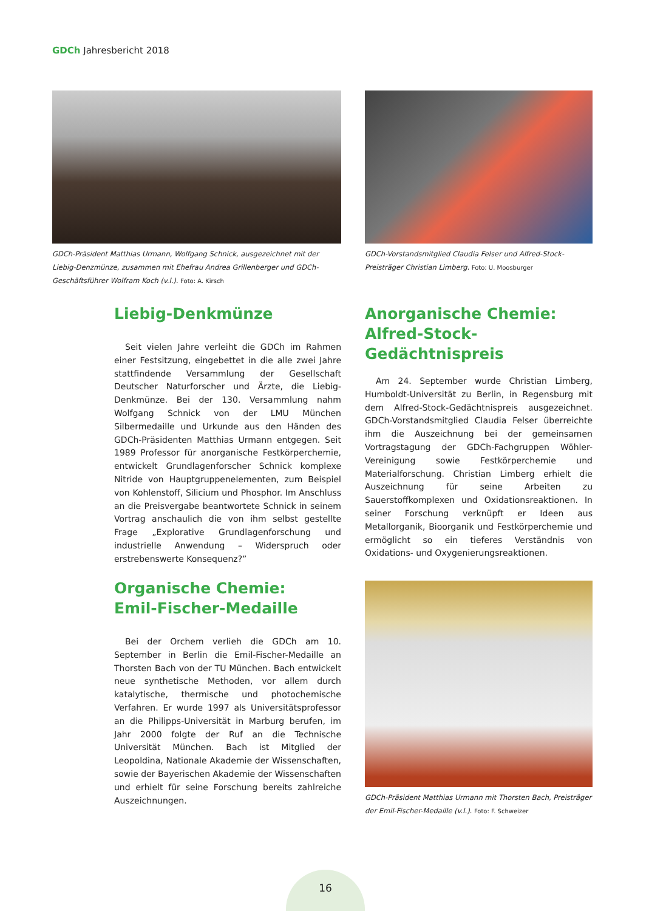GDCh Jahresbericht 2018
GDCh-Präsident Matthias Urmann, Wolfgang Schnick, ausgezeichnet mit der Liebig-Denzmünze, zusammen mit Ehefrau Andrea Grillenberger und GDCh-Geschäftsführer Wolfram Koch (v.l.). Foto: A. Kirsch
GDCh-Vorstandsmitglied Claudia Felser und Alfred-Stock-Preisträger Christian Limberg. Foto: U. Moosburger
Liebig-Denkmünze
Seit vielen Jahre verleiht die GDCh im Rahmen einer Festsitzung, eingebettet in die alle zwei Jahre stattfindende Versammlung der Gesellschaft Deutscher Naturforscher und Ärzte, die Liebig-Denkmünze. Bei der 130. Versammlung nahm Wolfgang Schnick von der LMU München Silbermedaille und Urkunde aus den Händen des GDCh-Präsidenten Matthias Urmann entgegen. Seit 1989 Professor für anorganische Festkörperchemie, entwickelt Grundlagenforscher Schnick komplexe Nitride von Hauptgruppenelementen, zum Beispiel von Kohlenstoff, Silicium und Phosphor. Im Anschluss an die Preisvergabe beantwortete Schnick in seinem Vortrag anschaulich die von ihm selbst gestellte Frage „Explorative Grundlagenforschung und industrielle Anwendung – Widerspruch oder erstrebenswerte Konsequenz?”
Anorganische Chemie:
Alfred-Stock-Gedächtnispreis
Am 24. September wurde Christian Limberg, Humboldt-Universität zu Berlin, in Regensburg mit dem Alfred-Stock-Gedächtnispreis ausgezeichnet. GDCh-Vorstandsmitglied Claudia Felser überreichte ihm die Auszeichnung bei der gemeinsamen Vortragstagung der GDCh-Fachgruppen Wöhler-Vereinigung sowie Festkörperchemie und Materialforschung. Christian Limberg erhielt die Auszeichnung für seine Arbeiten zu Sauerstoffkomplexen und Oxidationsreaktionen. In seiner Forschung verknüpft er Ideen aus Metallorganik, Bioorganik und Festkörperchemie und ermöglicht so ein tieferes Verständnis von Oxidations- und Oxygenierungsreaktionen.
Organische Chemie:
Emil-Fischer-Medaille
Bei der Orchem verlieh die GDCh am 10. September in Berlin die Emil-Fischer-Medaille an Thorsten Bach von der TU München. Bach entwickelt neue synthetische Methoden, vor allem durch katalytische, thermische und photochemische Verfahren. Er wurde 1997 als Universitätsprofessor an die Philipps-Universität in Marburg berufen, im Jahr 2000 folgte der Ruf an die Technische Universität München. Bach ist Mitglied der Leopoldina, Nationale Akademie der Wissenschaften, sowie der Bayerischen Akademie der Wissenschaften und erhielt für seine Forschung bereits zahlreiche Auszeichnungen.
GDCh-Präsident Matthias Urmann mit Thorsten Bach, Preisträger der Emil-Fischer-Medaille (v.l.). Foto: F. Schweizer
16